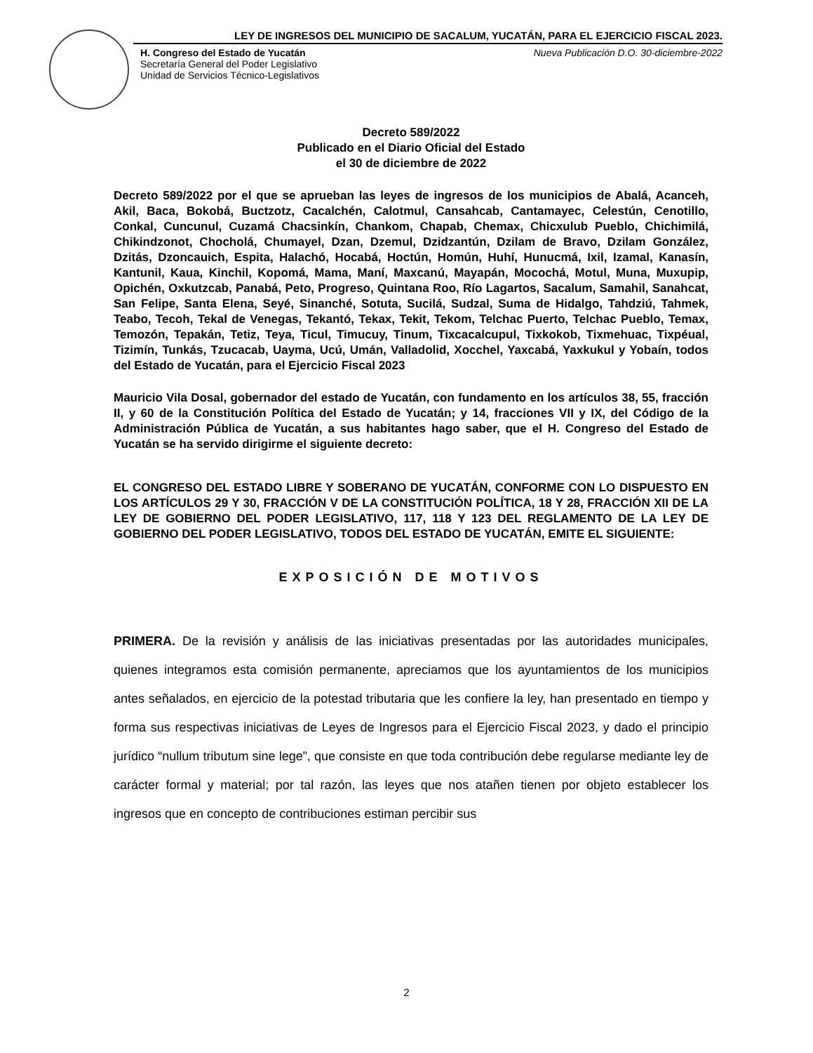LEY DE INGRESOS DEL MUNICIPIO DE SACALUM, YUCATÁN, PARA EL EJERCICIO FISCAL 2023.
H. Congreso del Estado de Yucatán
Secretaría General del Poder Legislativo
Unidad de Servicios Técnico-Legislativos
Nueva Publicación D.O. 30-diciembre-2022
Decreto 589/2022
Publicado en el Diario Oficial del Estado
el 30 de diciembre de 2022
Decreto 589/2022 por el que se aprueban las leyes de ingresos de los municipios de Abalá, Acanceh, Akil, Baca, Bokobá, Buctzotz, Cacalchén, Calotmul, Cansahcab, Cantamayec, Celestún, Cenotillo, Conkal, Cuncunul, Cuzamá Chacsinkín, Chankom, Chapab, Chemax, Chicxulub Pueblo, Chichimilá, Chikindzonot, Chocholá, Chumayel, Dzan, Dzemul, Dzidzantún, Dzilam de Bravo, Dzilam González, Dzitás, Dzoncauich, Espita, Halachó, Hocabá, Hoctún, Homún, Huhí, Hunucmá, Ixil, Izamal, Kanasín, Kantunil, Kaua, Kinchil, Kopomá, Mama, Maní, Maxcanú, Mayapán, Mocochá, Motul, Muna, Muxupip, Opichén, Oxkutzcab, Panabá, Peto, Progreso, Quintana Roo, Río Lagartos, Sacalum, Samahil, Sanahcat, San Felipe, Santa Elena, Seyé, Sinanché, Sotuta, Sucilá, Sudzal, Suma de Hidalgo, Tahdziú, Tahmek, Teabo, Tecoh, Tekal de Venegas, Tekantó, Tekax, Tekit, Tekom, Telchac Puerto, Telchac Pueblo, Temax, Temozón, Tepakán, Tetiz, Teya, Ticul, Timucuy, Tinum, Tixcacalcupul, Tixkokob, Tixmehuac, Tixpéual, Tizimín, Tunkás, Tzucacab, Uayma, Ucú, Umán, Valladolid, Xocchel, Yaxcabá, Yaxkukul y Yobaín, todos del Estado de Yucatán, para el Ejercicio Fiscal 2023
Mauricio Vila Dosal, gobernador del estado de Yucatán, con fundamento en los artículos 38, 55, fracción II, y 60 de la Constitución Política del Estado de Yucatán; y 14, fracciones VII y IX, del Código de la Administración Pública de Yucatán, a sus habitantes hago saber, que el H. Congreso del Estado de Yucatán se ha servido dirigirme el siguiente decreto:
EL CONGRESO DEL ESTADO LIBRE Y SOBERANO DE YUCATÁN, CONFORME CON LO DISPUESTO EN LOS ARTÍCULOS 29 Y 30, FRACCIÓN V DE LA CONSTITUCIÓN POLÍTICA, 18 Y 28, FRACCIÓN XII DE LA LEY DE GOBIERNO DEL PODER LEGISLATIVO, 117, 118 Y 123 DEL REGLAMENTO DE LA LEY DE GOBIERNO DEL PODER LEGISLATIVO, TODOS DEL ESTADO DE YUCATÁN, EMITE EL SIGUIENTE:
EXPOSICIÓN DE MOTIVOS
PRIMERA. De la revisión y análisis de las iniciativas presentadas por las autoridades municipales, quienes integramos esta comisión permanente, apreciamos que los ayuntamientos de los municipios antes señalados, en ejercicio de la potestad tributaria que les confiere la ley, han presentado en tiempo y forma sus respectivas iniciativas de Leyes de Ingresos para el Ejercicio Fiscal 2023, y dado el principio jurídico “nullum tributum sine lege”, que consiste en que toda contribución debe regularse mediante ley de carácter formal y material; por tal razón, las leyes que nos atañen tienen por objeto establecer los ingresos que en concepto de contribuciones estiman percibir sus
2